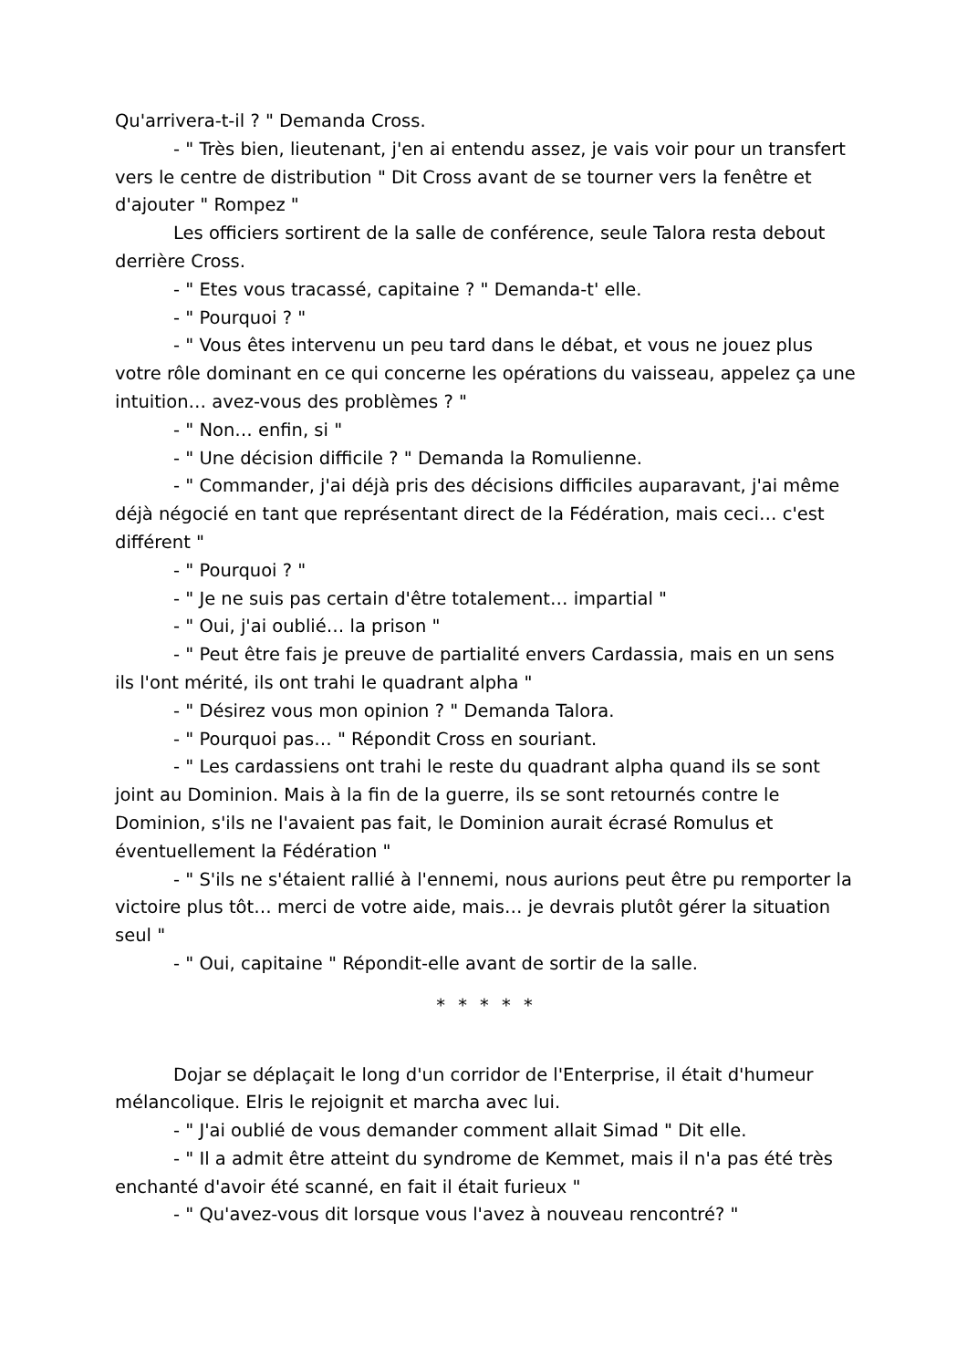Qu'arrivera-t-il ? " Demanda Cross.
- " Très bien, lieutenant, j'en ai entendu assez, je vais voir pour un transfert vers le centre de distribution " Dit Cross avant de se tourner vers la fenêtre et d'ajouter " Rompez "
Les officiers sortirent de la salle de conférence, seule Talora resta debout derrière Cross.
- " Etes vous tracassé, capitaine ? " Demanda-t' elle.
- " Pourquoi ? "
- " Vous êtes intervenu un peu tard dans le débat, et vous ne jouez plus votre rôle dominant en ce qui concerne les opérations du vaisseau, appelez ça une intuition… avez-vous des problèmes ? "
- " Non… enfin, si "
- " Une décision difficile ? " Demanda la Romulienne.
- " Commander, j'ai déjà pris des décisions difficiles auparavant, j'ai même déjà négocié en tant que représentant direct de la Fédération, mais ceci… c'est différent "
- " Pourquoi ? "
- " Je ne suis pas certain d'être totalement… impartial "
- " Oui, j'ai oublié… la prison "
- " Peut être fais je preuve de partialité envers Cardassia, mais en un sens ils l'ont mérité, ils ont trahi le quadrant alpha "
- " Désirez vous mon opinion ? " Demanda Talora.
- " Pourquoi pas… " Répondit Cross en souriant.
- " Les cardassiens ont trahi le reste du quadrant alpha quand ils se sont joint au Dominion. Mais à la fin de la guerre, ils se sont retournés contre le Dominion, s'ils ne l'avaient pas fait, le Dominion aurait écrasé Romulus et éventuellement la Fédération "
- " S'ils ne s'étaient rallié à l'ennemi, nous aurions peut être pu remporter la victoire plus tôt… merci de votre aide, mais… je devrais plutôt gérer la situation seul "
- " Oui, capitaine " Répondit-elle avant de sortir de la salle.
* * * * *
Dojar se déplaçait le long d'un corridor de l'Enterprise, il était d'humeur mélancolique. Elris le rejoignit et marcha avec lui.
- " J'ai oublié de vous demander comment allait Simad " Dit elle.
- " Il a admit être atteint du syndrome de Kemmet, mais il n'a pas été très enchanté d'avoir été scanné, en fait il était furieux "
- " Qu'avez-vous dit lorsque vous l'avez à nouveau rencontré? "